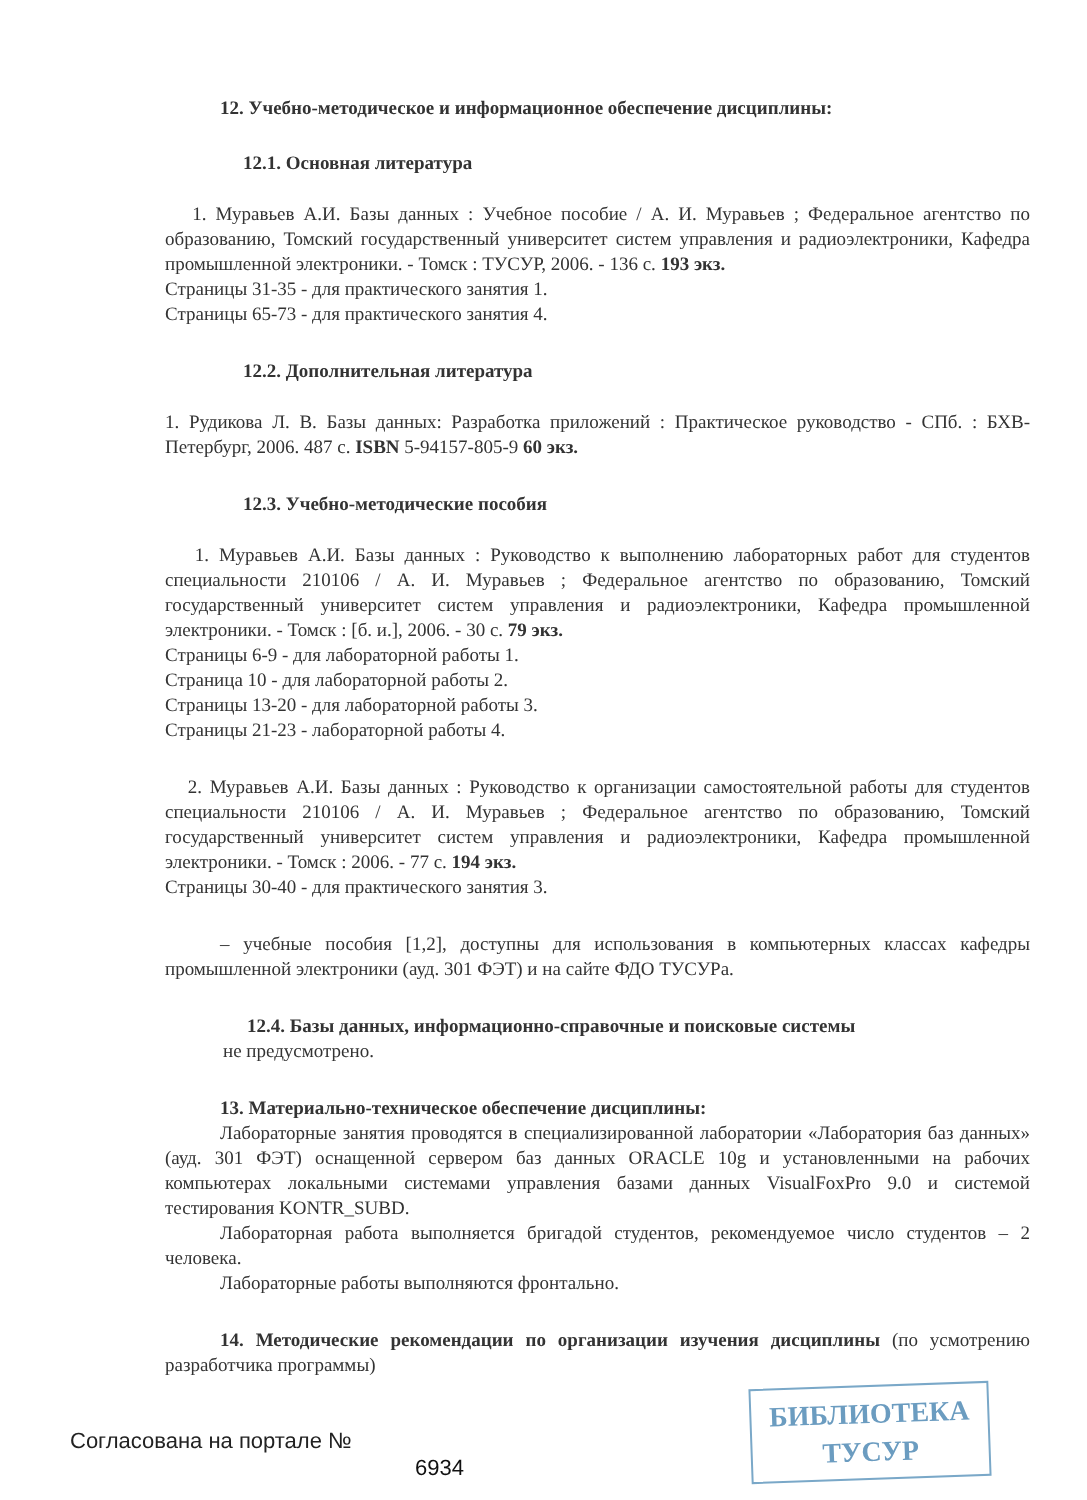12. Учебно-методическое и информационное обеспечение дисциплины:
12.1. Основная литература
1. Муравьев А.И. Базы данных : Учебное пособие / А. И. Муравьев ; Федеральное агентство по образованию, Томский государственный университет систем управления и радиоэлектроники, Кафедра промышленной электроники. - Томск : ТУСУР, 2006. - 136 с. 193 экз.
Страницы 31-35 - для практического занятия 1.
Страницы 65-73 - для практического занятия 4.
12.2. Дополнительная литература
1. Рудикова Л. В. Базы данных: Разработка приложений : Практическое руководство - СПб. : БХВ-Петербург, 2006. 487 с. ISBN 5-94157-805-9 60 экз.
12.3. Учебно-методические пособия
1. Муравьев А.И. Базы данных : Руководство к выполнению лабораторных работ для студентов специальности 210106 / А. И. Муравьев ; Федеральное агентство по образованию, Томский государственный университет систем управления и радиоэлектроники, Кафедра промышленной электроники. - Томск : [б. и.], 2006. - 30 с. 79 экз.
Страницы 6-9 - для лабораторной работы 1.
Страница 10 - для лабораторной работы 2.
Страницы 13-20 - для лабораторной работы 3.
Страницы 21-23 - лабораторной работы 4.
2. Муравьев А.И. Базы данных : Руководство к организации самостоятельной работы для студентов специальности 210106 / А. И. Муравьев ; Федеральное агентство по образованию, Томский государственный университет систем управления и радиоэлектроники, Кафедра промышленной электроники. - Томск : 2006. - 77 с. 194 экз.
Страницы 30-40 - для практического занятия 3.
– учебные пособия [1,2], доступны для использования в компьютерных классах кафедры промышленной электроники (ауд. 301 ФЭТ) и на сайте ФДО ТУСУРа.
12.4. Базы данных, информационно-справочные и поисковые системы
не предусмотрено.
13. Материально-техническое обеспечение дисциплины:
Лабораторные занятия проводятся в специализированной лаборатории «Лаборатория баз данных» (ауд. 301 ФЭТ) оснащенной сервером баз данных ORACLE 10g и установленными на рабочих компьютерах локальными системами управления базами данных VisualFoxPro 9.0 и системой тестирования KONTR_SUBD.
Лабораторная работа выполняется бригадой студентов, рекомендуемое число студентов – 2 человека.
Лабораторные работы выполняются фронтально.
14. Методические рекомендации по организации изучения дисциплины (по усмотрению разработчика программы)
БИБЛИОТЕКА
ТУСУР
Согласована на портале №
6934